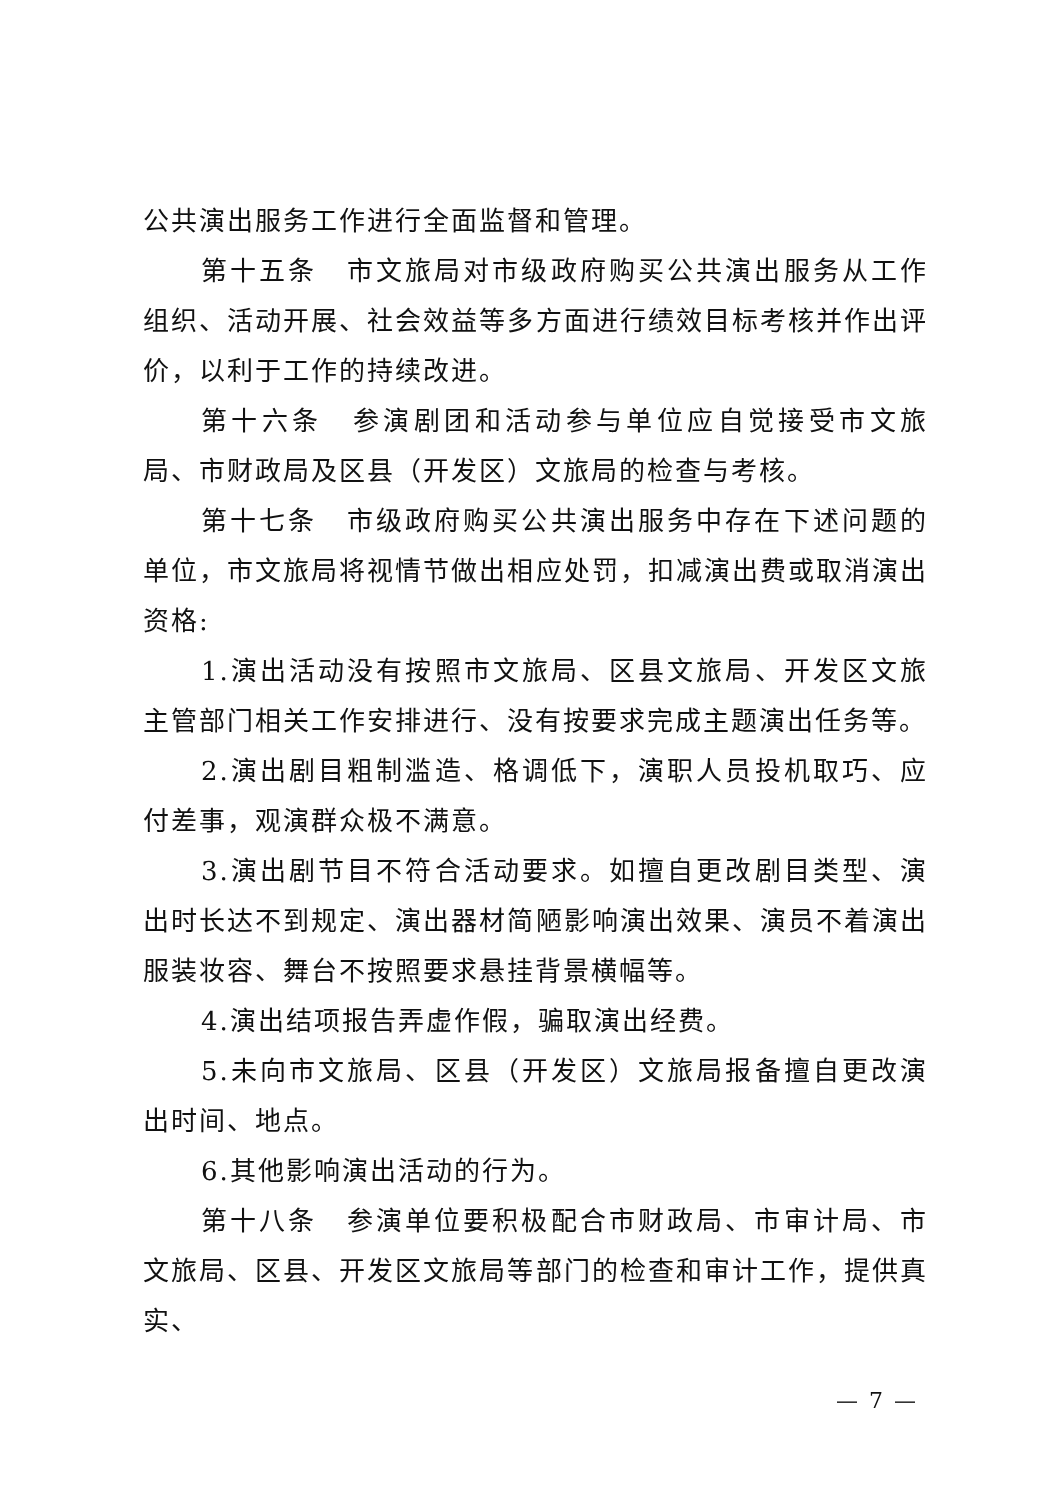公共演出服务工作进行全面监督和管理。
第十五条　市文旅局对市级政府购买公共演出服务从工作组织、活动开展、社会效益等多方面进行绩效目标考核并作出评价，以利于工作的持续改进。
第十六条　参演剧团和活动参与单位应自觉接受市文旅局、市财政局及区县（开发区）文旅局的检查与考核。
第十七条　市级政府购买公共演出服务中存在下述问题的单位，市文旅局将视情节做出相应处罚，扣减演出费或取消演出资格:
1.演出活动没有按照市文旅局、区县文旅局、开发区文旅主管部门相关工作安排进行、没有按要求完成主题演出任务等。
2.演出剧目粗制滥造、格调低下，演职人员投机取巧、应付差事，观演群众极不满意。
3.演出剧节目不符合活动要求。如擅自更改剧目类型、演出时长达不到规定、演出器材简陋影响演出效果、演员不着演出服装妆容、舞台不按照要求悬挂背景横幅等。
4.演出结项报告弄虚作假，骗取演出经费。
5.未向市文旅局、区县（开发区）文旅局报备擅自更改演出时间、地点。
6.其他影响演出活动的行为。
第十八条　参演单位要积极配合市财政局、市审计局、市文旅局、区县、开发区文旅局等部门的检查和审计工作，提供真实、
— 7 —